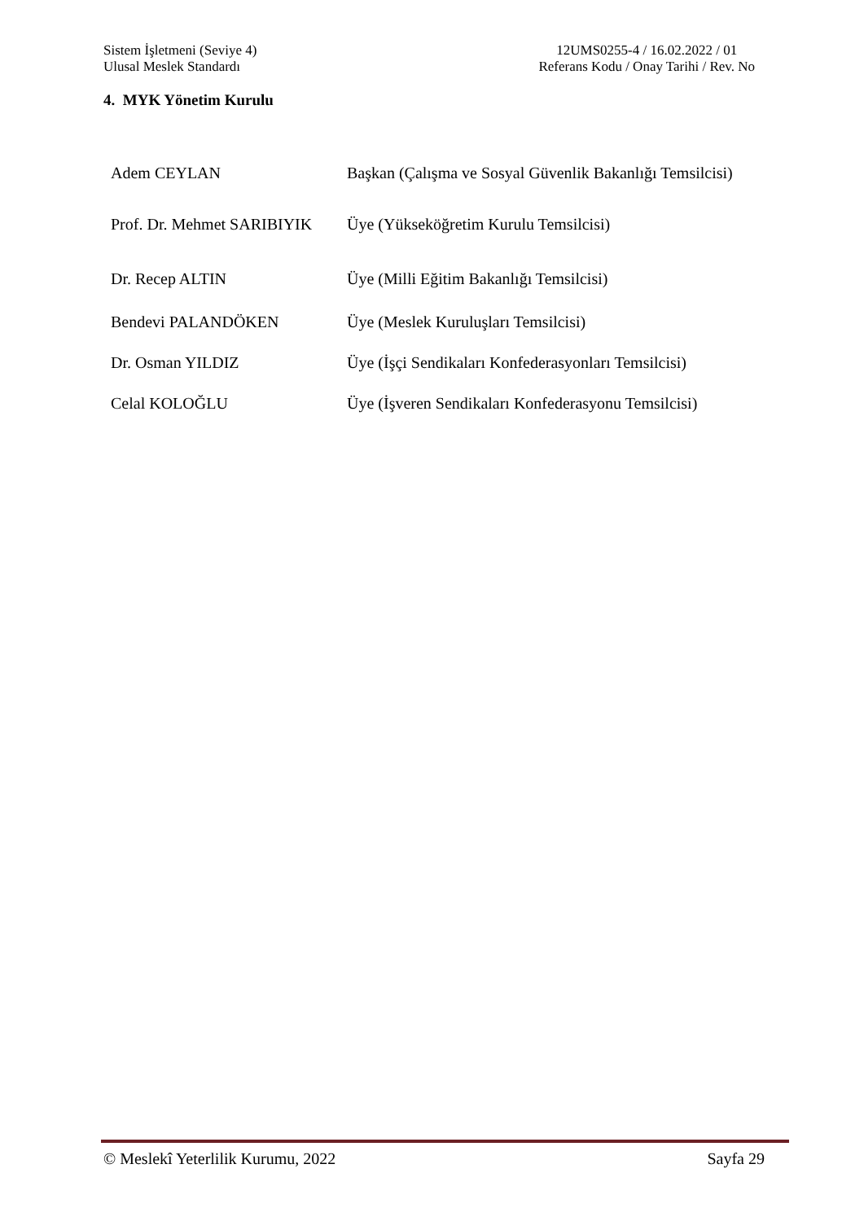Sistem İşletmeni (Seviye 4)
Ulusal Meslek Standardı
12UMS0255-4 / 16.02.2022 / 01
Referans Kodu / Onay Tarihi / Rev. No
4. MYK Yönetim Kurulu
| Adem CEYLAN | Başkan (Çalışma ve Sosyal Güvenlik Bakanlığı Temsilcisi) |
| Prof. Dr. Mehmet SARIBIYIK | Üye (Yükseköğretim Kurulu Temsilcisi) |
| Dr. Recep ALTIN | Üye (Milli Eğitim Bakanlığı Temsilcisi) |
| Bendevi PALANDÖKEN | Üye (Meslek Kuruluşları Temsilcisi) |
| Dr. Osman YILDIZ | Üye (İşçi Sendikaları Konfederasyonları Temsilcisi) |
| Celal KOLOĞLU | Üye (İşveren Sendikaları Konfederasyonu Temsilcisi) |
© Meslekî Yeterlilik Kurumu, 2022 Sayfa 29